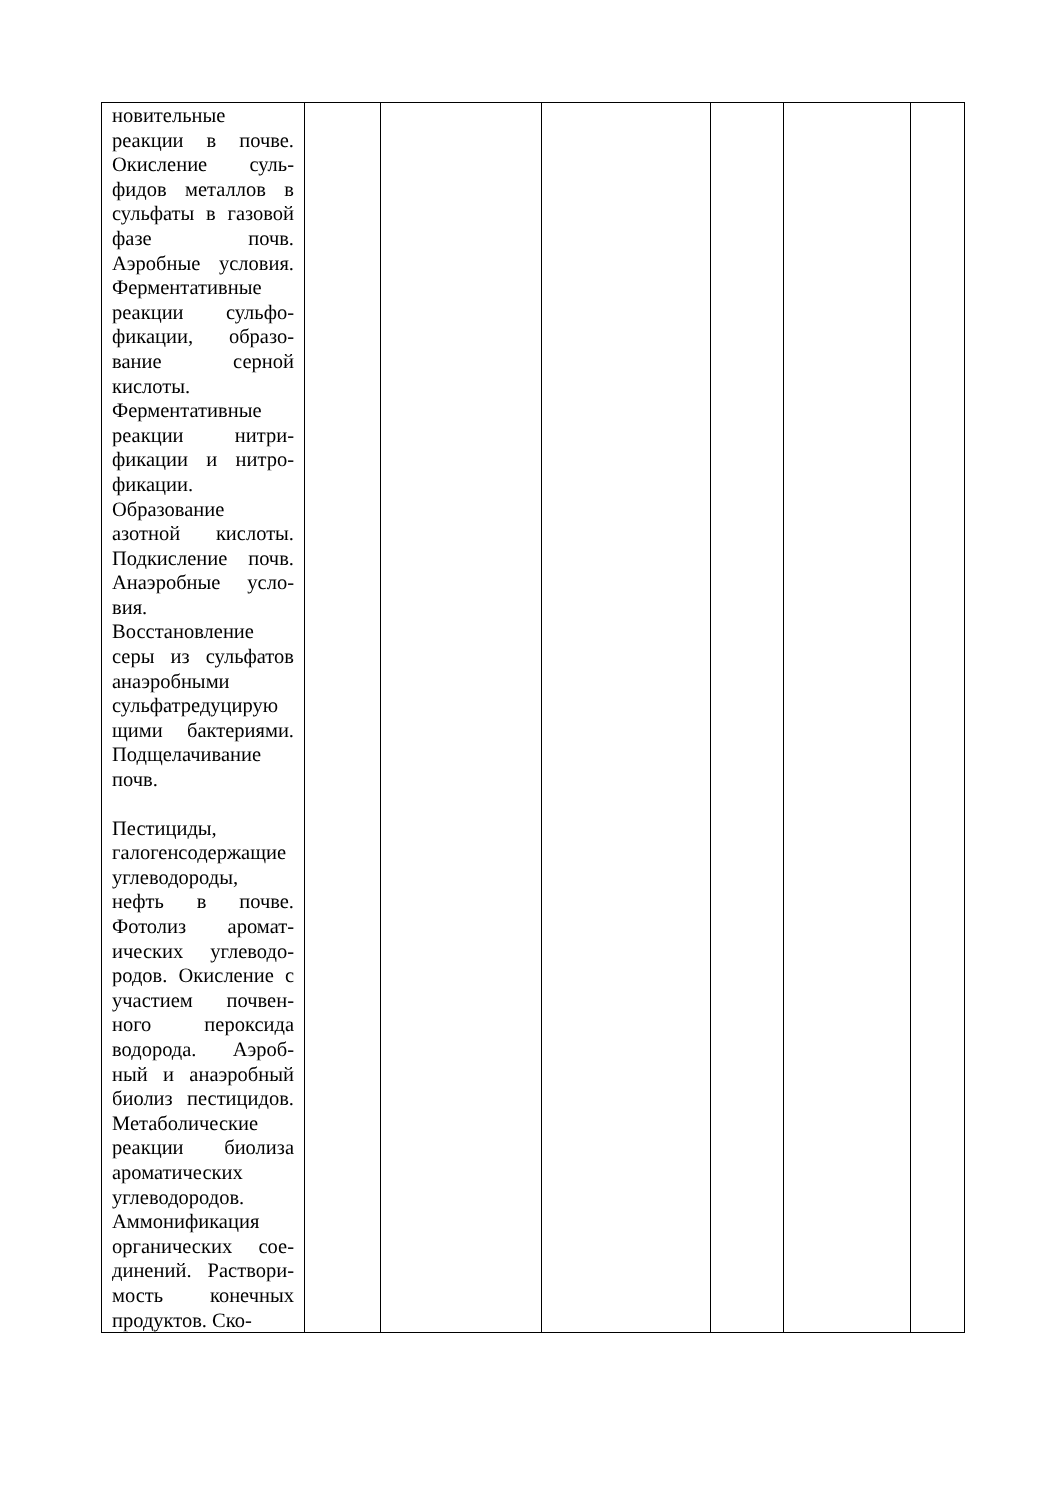| новительные реакции в почве. Окисление суль-фидов металлов в сульфаты в газовой фазе почв. Аэробные условия. Ферментативные реакции сульфо-фикации, образо-вание серной кислоты. Ферментативные реакции нитри-фикации и нитро-фикации. Образование азотной кислоты. Подкисление почв. Анаэробные усло-вия. Восстановление серы из сульфатов анаэробными сульфатредуцирую щими бактериями. Подщелачивание почв. Пестициды, галогенсодержащие углеводороды, нефть в почве. Фотолиз аромат-ических углеводо-родов. Окисление с участием почвен-ного пероксида водорода. Аэроб-ный и анаэробный биолиз пестицидов. Метаболические реакции биолиза ароматических углеводородов. Аммонификация органических сое-динений. Раствори-мость конечных продуктов. Ско- | | | | | | |